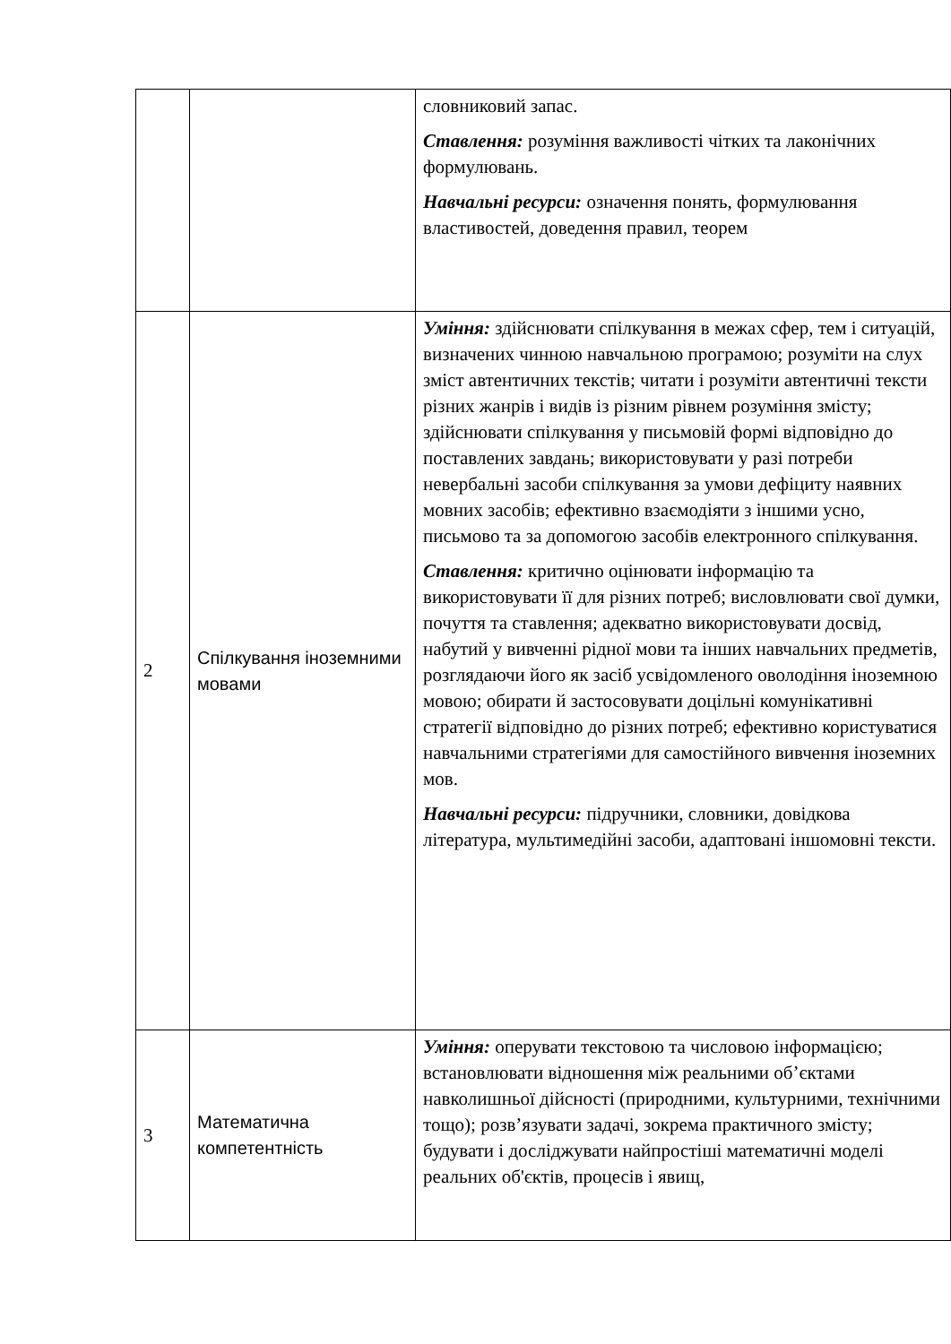| | | словниковий запас. Ставлення: розуміння важливості чітких та лаконічних формулювань. Навчальні ресурси: означення понять, формулювання властивостей, доведення правил, теорем |
| 2 | Спілкування іноземними мовами | Уміння: здійснювати спілкування в межах сфер, тем і ситуацій, визначених чинною навчальною програмою; розуміти на слух зміст автентичних текстів; читати і розуміти автентичні тексти різних жанрів і видів із різним рівнем розуміння змісту; здійснювати спілкування у письмовій формі відповідно до поставлених завдань; використовувати у разі потреби невербальні засоби спілкування за умови дефіциту наявних мовних засобів; ефективно взаємодіяти з іншими усно, письмово та за допомогою засобів електронного спілкування. Ставлення: критично оцінювати інформацію та використовувати її для різних потреб; висловлювати свої думки, почуття та ставлення; адекватно використовувати досвід, набутий у вивченні рідної мови та інших навчальних предметів, розглядаючи його як засіб усвідомленого оволодіння іноземною мовою; обирати й застосовувати доцільні комунікативні стратегії відповідно до різних потреб; ефективно користуватися навчальними стратегіями для самостійного вивчення іноземних мов. Навчальні ресурси: підручники, словники, довідкова література, мультимедійні засоби, адаптовані іншомовні тексти. |
| 3 | Математична компетентність | Уміння: оперувати текстовою та числовою інформацією; встановлювати відношення між реальними об’єктами навколишньої дійсності (природними, культурними, технічними тощо); розв’язувати задачі, зокрема практичного змісту; будувати і досліджувати найпростіші математичні моделі реальних об'єктів, процесів і явищ, |